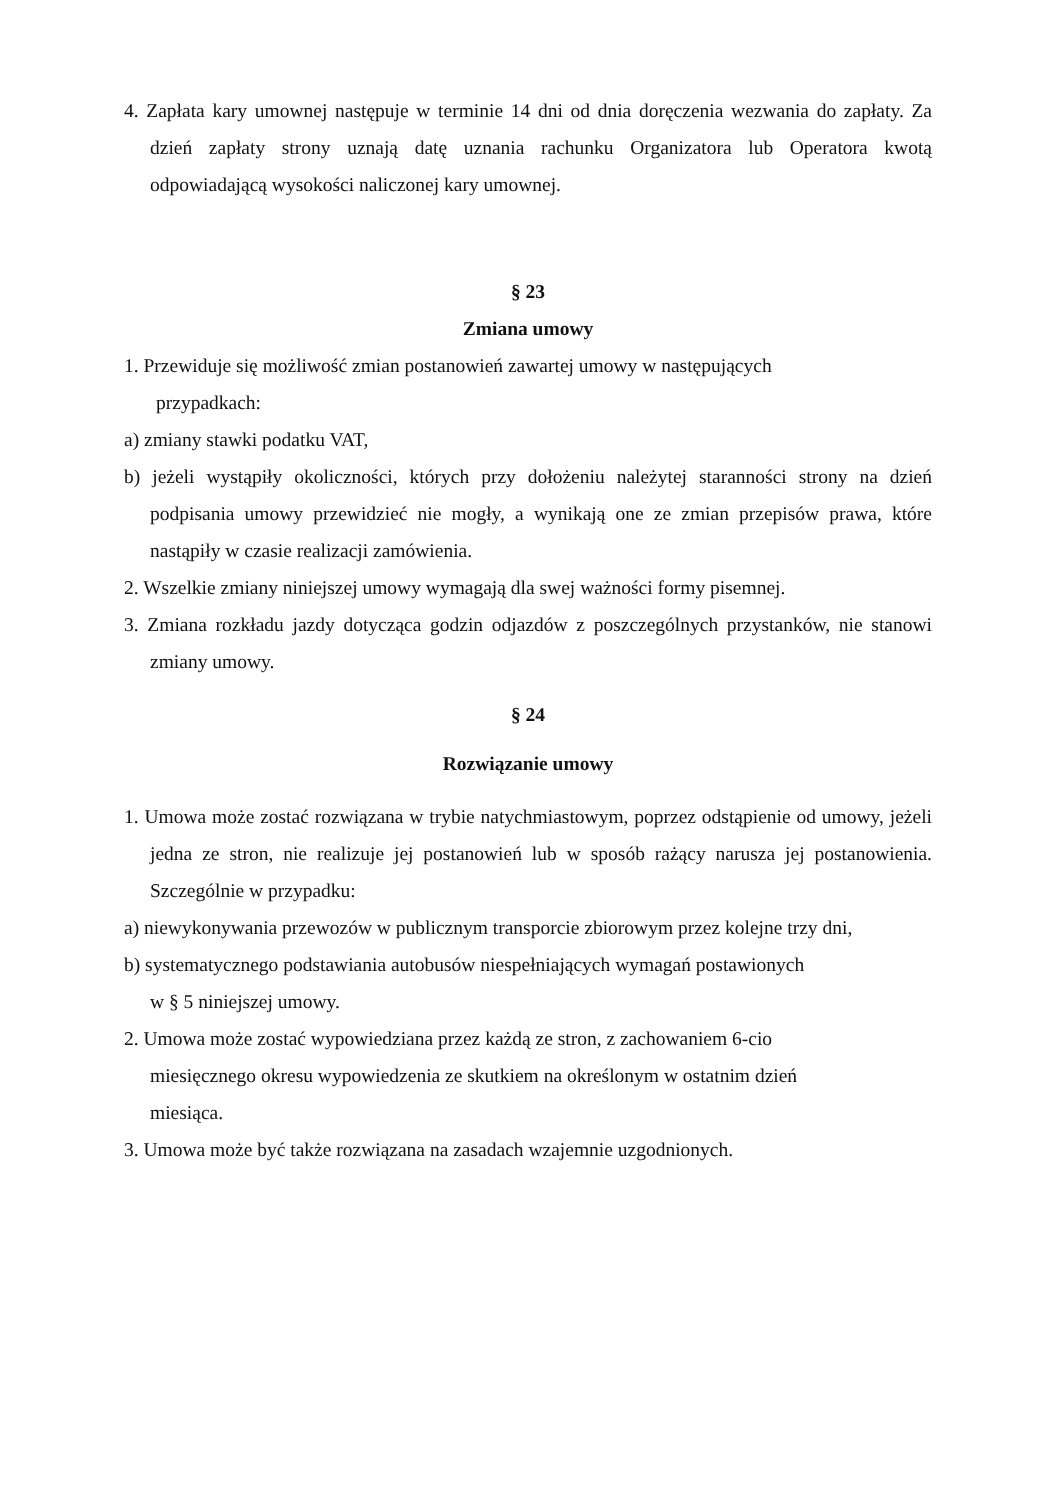4. Zapłata kary umownej następuje w terminie 14 dni od dnia doręczenia wezwania do zapłaty. Za dzień zapłaty strony uznają datę uznania rachunku Organizatora lub Operatora kwotą odpowiadającą wysokości naliczonej kary umownej.
§ 23
Zmiana umowy
1. Przewiduje się możliwość zmian postanowień zawartej umowy w następujących
przypadkach:
a) zmiany stawki podatku VAT,
b) jeżeli wystąpiły okoliczności, których przy dołożeniu należytej staranności strony na dzień podpisania umowy przewidzieć nie mogły, a wynikają one ze zmian przepisów prawa, które nastąpiły w czasie realizacji zamówienia.
2. Wszelkie zmiany niniejszej umowy wymagają dla swej ważności formy pisemnej.
3. Zmiana rozkładu jazdy dotycząca godzin odjazdów z poszczególnych przystanków, nie stanowi zmiany umowy.
§ 24
Rozwiązanie umowy
1. Umowa może zostać rozwiązana w trybie natychmiastowym, poprzez odstąpienie od umowy, jeżeli jedna ze stron, nie realizuje jej postanowień lub w sposób rażący narusza jej postanowienia. Szczególnie w przypadku:
a) niewykonywania przewozów w publicznym transporcie zbiorowym przez kolejne trzy dni,
b) systematycznego podstawiania autobusów niespełniających wymagań postawionych
w § 5 niniejszej umowy.
2. Umowa może zostać wypowiedziana przez każdą ze stron, z zachowaniem 6-cio
miesięcznego okresu wypowiedzenia ze skutkiem na określonym w ostatnim dzień
miesiąca.
3. Umowa może być także rozwiązana na zasadach wzajemnie uzgodnionych.